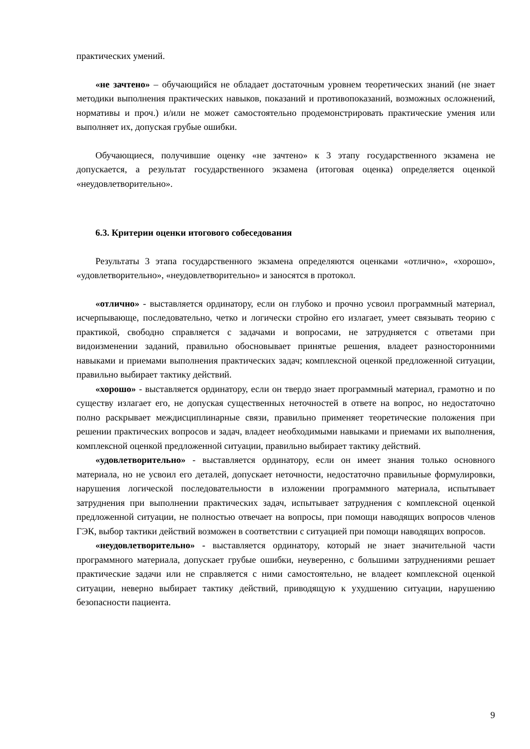практических умений.
«не зачтено» – обучающийся не обладает достаточным уровнем теоретических знаний (не знает методики выполнения практических навыков, показаний и противопоказаний, возможных осложнений, нормативы и проч.) и/или не может самостоятельно продемонстрировать практические умения или выполняет их, допуская грубые ошибки.
Обучающиеся, получившие оценку «не зачтено» к 3 этапу государственного экзамена не допускается, а результат государственного экзамена (итоговая оценка) определяется оценкой «неудовлетворительно».
6.3. Критерии оценки итогового собеседования
Результаты 3 этапа государственного экзамена определяются оценками «отлично», «хорошо», «удовлетворительно», «неудовлетворительно» и заносятся в протокол.
«отлично» - выставляется ординатору, если он глубоко и прочно усвоил программный материал, исчерпывающе, последовательно, четко и логически стройно его излагает, умеет связывать теорию с практикой, свободно справляется с задачами и вопросами, не затрудняется с ответами при видоизменении заданий, правильно обосновывает принятые решения, владеет разносторонними навыками и приемами выполнения практических задач; комплексной оценкой предложенной ситуации, правильно выбирает тактику действий.
«хорошо» - выставляется ординатору, если он твердо знает программный материал, грамотно и по существу излагает его, не допуская существенных неточностей в ответе на вопрос, но недостаточно полно раскрывает междисциплинарные связи, правильно применяет теоретические положения при решении практических вопросов и задач, владеет необходимыми навыками и приемами их выполнения, комплексной оценкой предложенной ситуации, правильно выбирает тактику действий.
«удовлетворительно» - выставляется ординатору, если он имеет знания только основного материала, но не усвоил его деталей, допускает неточности, недостаточно правильные формулировки, нарушения логической последовательности в изложении программного материала, испытывает затруднения при выполнении практических задач, испытывает затруднения с комплексной оценкой предложенной ситуации, не полностью отвечает на вопросы, при помощи наводящих вопросов членов ГЭК, выбор тактики действий возможен в соответствии с ситуацией при помощи наводящих вопросов.
«неудовлетворительно» - выставляется ординатору, который не знает значительной части программного материала, допускает грубые ошибки, неуверенно, с большими затруднениями решает практические задачи или не справляется с ними самостоятельно, не владеет комплексной оценкой ситуации, неверно выбирает тактику действий, приводящую к ухудшению ситуации, нарушению безопасности пациента.
9